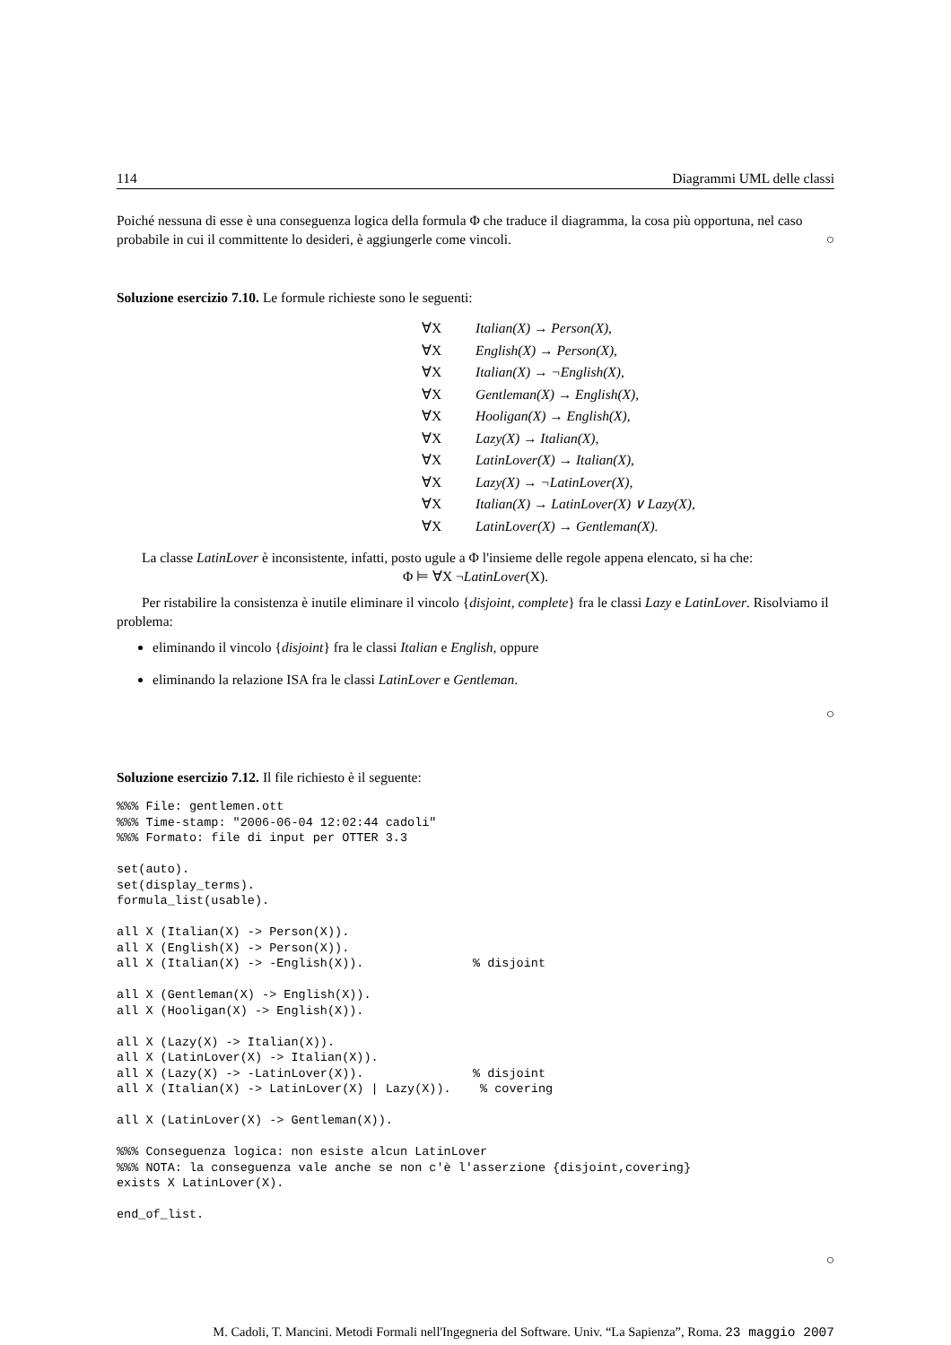114 Diagrammi UML delle classi
Poiché nessuna di esse è una conseguenza logica della formula Φ che traduce il diagramma, la cosa più opportuna, nel caso probabile in cui il committente lo desideri, è aggiungerle come vincoli. ○
Soluzione esercizio 7.10. Le formule richieste sono le seguenti:
∀X Italian(X) → Person(X),
∀X English(X) → Person(X),
∀X Italian(X) → ¬English(X),
∀X Gentleman(X) → English(X),
∀X Hooligan(X) → English(X),
∀X Lazy(X) → Italian(X),
∀X LatinLover(X) → Italian(X),
∀X Lazy(X) → ¬LatinLover(X),
∀X Italian(X) → LatinLover(X) ∨ Lazy(X),
∀X LatinLover(X) → Gentleman(X).
La classe LatinLover è inconsistente, infatti, posto ugule a Φ l'insieme delle regole appena elencato, si ha che:
Φ ⊨ ∀X ¬LatinLover(X).
Per ristabilire la consistenza è inutile eliminare il vincolo {disjoint, complete} fra le classi Lazy e LatinLover. Risolviamo il problema:
eliminando il vincolo {disjoint} fra le classi Italian e English, oppure
eliminando la relazione ISA fra le classi LatinLover e Gentleman.
○
Soluzione esercizio 7.12. Il file richiesto è il seguente:
%%% File: gentlemen.ott
%%% Time-stamp: "2006-06-04 12:02:44 cadoli"
%%% Formato: file di input per OTTER 3.3

set(auto).
set(display_terms).
formula_list(usable).

all X (Italian(X) -> Person(X)).
all X (English(X) -> Person(X)).
all X (Italian(X) -> -English(X)).               % disjoint

all X (Gentleman(X) -> English(X)).
all X (Hooligan(X) -> English(X)).

all X (Lazy(X) -> Italian(X)).
all X (LatinLover(X) -> Italian(X)).
all X (Lazy(X) -> -LatinLover(X)).               % disjoint
all X (Italian(X) -> LatinLover(X) | Lazy(X)).    % covering

all X (LatinLover(X) -> Gentleman(X)).

%%% Conseguenza logica: non esiste alcun LatinLover
%%% NOTA: la conseguenza vale anche se non c'è l'asserzione {disjoint,covering}
exists X LatinLover(X).

end_of_list.
○
M. Cadoli, T. Mancini. Metodi Formali nell'Ingegneria del Software. Univ. “La Sapienza”, Roma. 23 maggio 2007